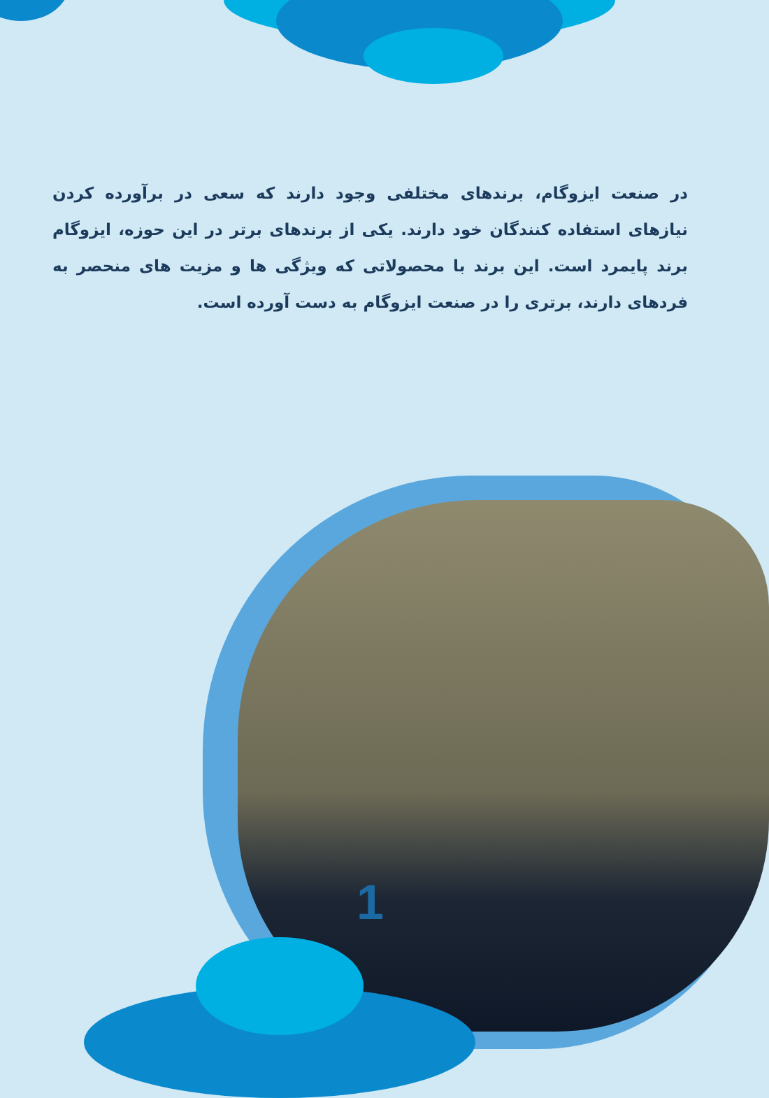در صنعت ایزوگام، برندهای مختلفی وجود دارند که سعی در برآورده کردن نیازهای استفاده کنندگان خود دارند. یکی از برندهای برتر در این حوزه، ایزوگام برند پایمرد است. این برند با محصولاتی که ویژگی ها و مزیت های منحصر به فردهای دارند، برتری را در صنعت ایزوگام به دست آورده است.
1